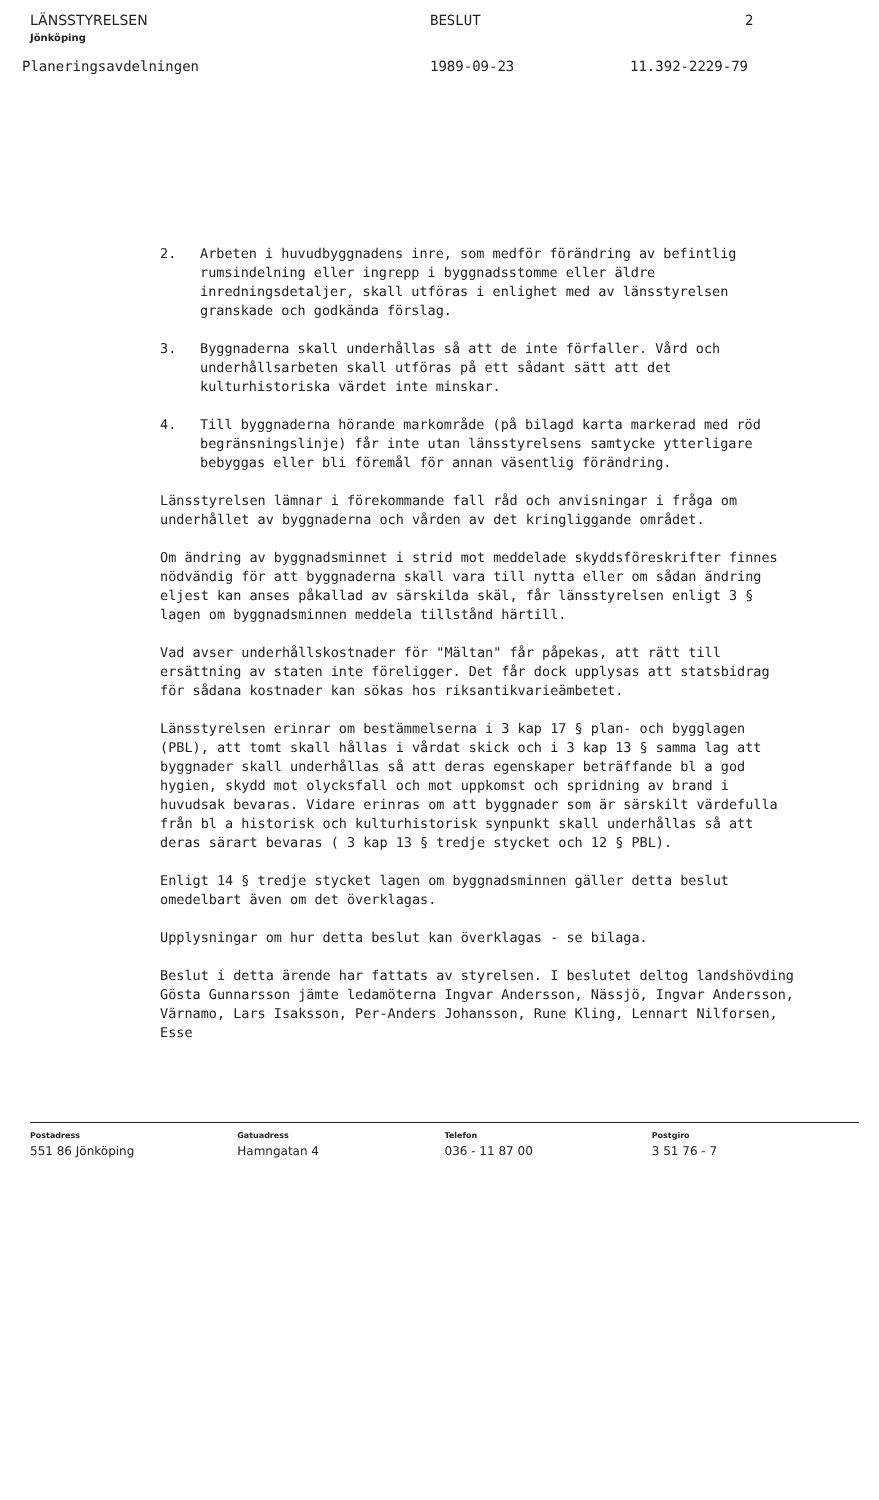LÄNSSTYRELSEN
Jönköping
BESLUT 2
Planeringsavdelningen 1989-09-23 11.392-2229-79
2. Arbeten i huvudbyggnadens inre, som medför förändring av befintlig rumsindelning eller ingrepp i byggnadsstomme eller äldre inredningsdetaljer, skall utföras i enlighet med av länsstyrelsen granskade och godkända förslag.
3. Byggnaderna skall underhållas så att de inte förfaller. Vård och underhållsarbeten skall utföras på ett sådant sätt att det kulturhistoriska värdet inte minskar.
4. Till byggnaderna hörande markområde (på bilagd karta markerad med röd begränsningslinje) får inte utan länsstyrelsens samtycke ytterligare bebyggas eller bli föremål för annan väsentlig förändring.
Länsstyrelsen lämnar i förekommande fall råd och anvisningar i fråga om underhållet av byggnaderna och vården av det kringliggande området.
Om ändring av byggnadsminnet i strid mot meddelade skyddsföreskrifter finnes nödvändig för att byggnaderna skall vara till nytta eller om sådan ändring eljest kan anses påkallad av särskilda skäl, får länsstyrelsen enligt 3 § lagen om byggnadsminnen meddela tillstånd härtill.
Vad avser underhållskostnader för "Mältan" får påpekas, att rätt till ersättning av staten inte föreligger. Det får dock upplysas att statsbidrag för sådana kostnader kan sökas hos riksantikvarieämbetet.
Länsstyrelsen erinrar om bestämmelserna i 3 kap 17 § plan- och bygglagen (PBL), att tomt skall hållas i vårdat skick och i 3 kap 13 § samma lag att byggnader skall underhållas så att deras egenskaper beträffande bl a god hygien, skydd mot olycksfall och mot uppkomst och spridning av brand i huvudsak bevaras. Vidare erinras om att byggnader som är särskilt värdefulla från bl a historisk och kulturhistorisk synpunkt skall underhållas så att deras särart bevaras ( 3 kap 13 § tredje stycket och 12 § PBL).
Enligt 14 § tredje stycket lagen om byggnadsminnen gäller detta beslut omedelbart även om det överklagas.
Upplysningar om hur detta beslut kan överklagas - se bilaga.
Beslut i detta ärende har fattats av styrelsen. I beslutet deltog landshövding Gösta Gunnarsson jämte ledamöterna Ingvar Andersson, Nässjö, Ingvar Andersson, Värnamo, Lars Isaksson, Per-Anders Johansson, Rune Kling, Lennart Nilforsen, Esse
Postadress
551 86 Jönköping
Gatuadress
Hamngatan 4
Telefon
036 - 11 87 00
Postgiro
3 51 76 - 7